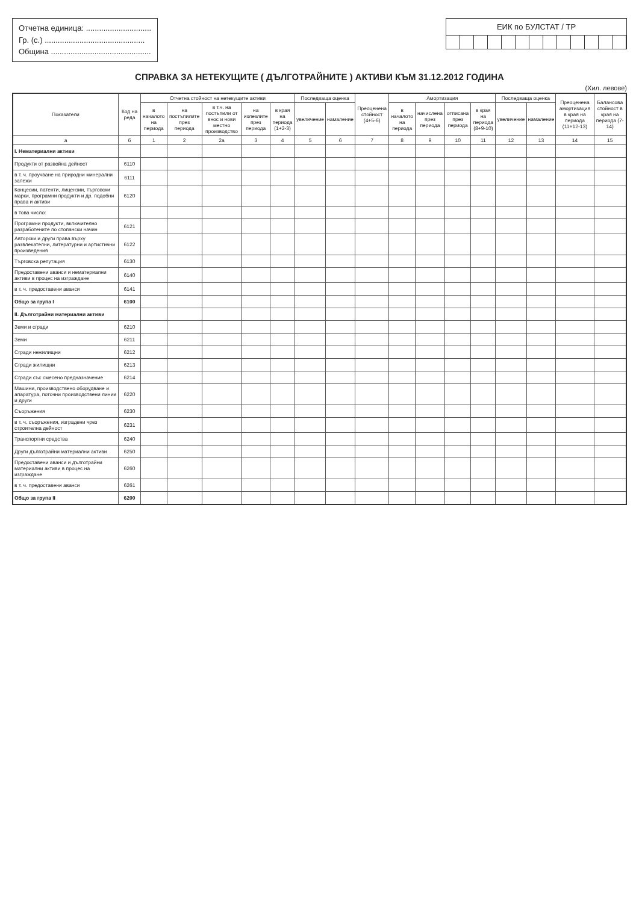Отчетна единица: ..............................
Гр. (с.) ..............................................
Община ..............................................
ЕИК по БУЛСТАТ / ТР
СПРАВКА ЗА НЕТЕКУЩИТЕ ( ДЪЛГОТРАЙНИТЕ ) АКТИВИ КЪМ 31.12.2012 ГОДИНА
(Хил. левове)
| Показатели | Код на реда | Отчетна стойност на нетекущите активи | | | | | Последваща оценка | | Преоценена стойност (4+5-6) | Амортизация | | | | Последваща оценка | | Преоценена амортизация в края на периода (11+12-13) | Балансова стойност в края на периода (7-14) |
| --- | --- | --- | --- | --- | --- | --- | --- | --- | --- | --- | --- | --- | --- | --- | --- | --- | --- |
| | | в началото на периода | на постъпилите през периода | в т.ч. на постъпили от внос и нови местно производство | на излезлите през периода | в края на периода (1+2-3) | увеличение | намаление | | в началото на периода | начислена през периода | отписана през периода | в края на периода (8+9-10) | увеличение | намаление | | |
| а | б | 1 | 2 | 2а | 3 | 4 | 5 | 6 | 7 | 8 | 9 | 10 | 11 | 12 | 13 | 14 | 15 |
| I. Нематериални активи | | | | | | | | | | | | | | | | | |
| Продукти от развойна дейност | 6110 | | | | | | | | | | | | | | | | |
| в т. ч. проучване на природни минерални залежи | 6111 | | | | | | | | | | | | | | | | |
| Концесии, патенти, лицензии, търговски марки, програмни продукти и др. подобни права и активи | 6120 | | | | | | | | | | | | | | | | |
| в това число: | | | | | | | | | | | | | | | | | |
| Програмни продукти, включително разработените по стопански начин | 6121 | | | | | | | | | | | | | | | | |
| Авторски и други права върху развлекателни, литературни и артистични произведения | 6122 | | | | | | | | | | | | | | | | |
| Търговска репутация | 6130 | | | | | | | | | | | | | | | | |
| Предоставени аванси и нематериални активи в процес на изграждане | 6140 | | | | | | | | | | | | | | | | |
| в т. ч. предоставени аванси | 6141 | | | | | | | | | | | | | | | | |
| Общо за група I | 6100 | | | | | | | | | | | | | | | | |
| II. Дълготрайни материални активи | | | | | | | | | | | | | | | | | |
| Земи и сгради | 6210 | | | | | | | | | | | | | | | | |
| Земи | 6211 | | | | | | | | | | | | | | | | |
| Сгради нежилищни | 6212 | | | | | | | | | | | | | | | | |
| Сгради жилищни | 6213 | | | | | | | | | | | | | | | | |
| Сгради със смесено предназначение | 6214 | | | | | | | | | | | | | | | | |
| Машини, производствено оборудване и апаратура, поточни производствени линии и други | 6220 | | | | | | | | | | | | | | | | |
| Съоръжения | 6230 | | | | | | | | | | | | | | | | |
| в т. ч. съоръжения, изградени чрез строителна дейност | 6231 | | | | | | | | | | | | | | | | |
| Транспортни средства | 6240 | | | | | | | | | | | | | | | | |
| Други дълготрайни материални активи | 6250 | | | | | | | | | | | | | | | | |
| Предоставени аванси и дълготрайни материални активи в процес на изграждане | 6260 | | | | | | | | | | | | | | | | |
| в т. ч. предоставени аванси | 6261 | | | | | | | | | | | | | | | | |
| Общо за група II | 6200 | | | | | | | | | | | | | | | | |